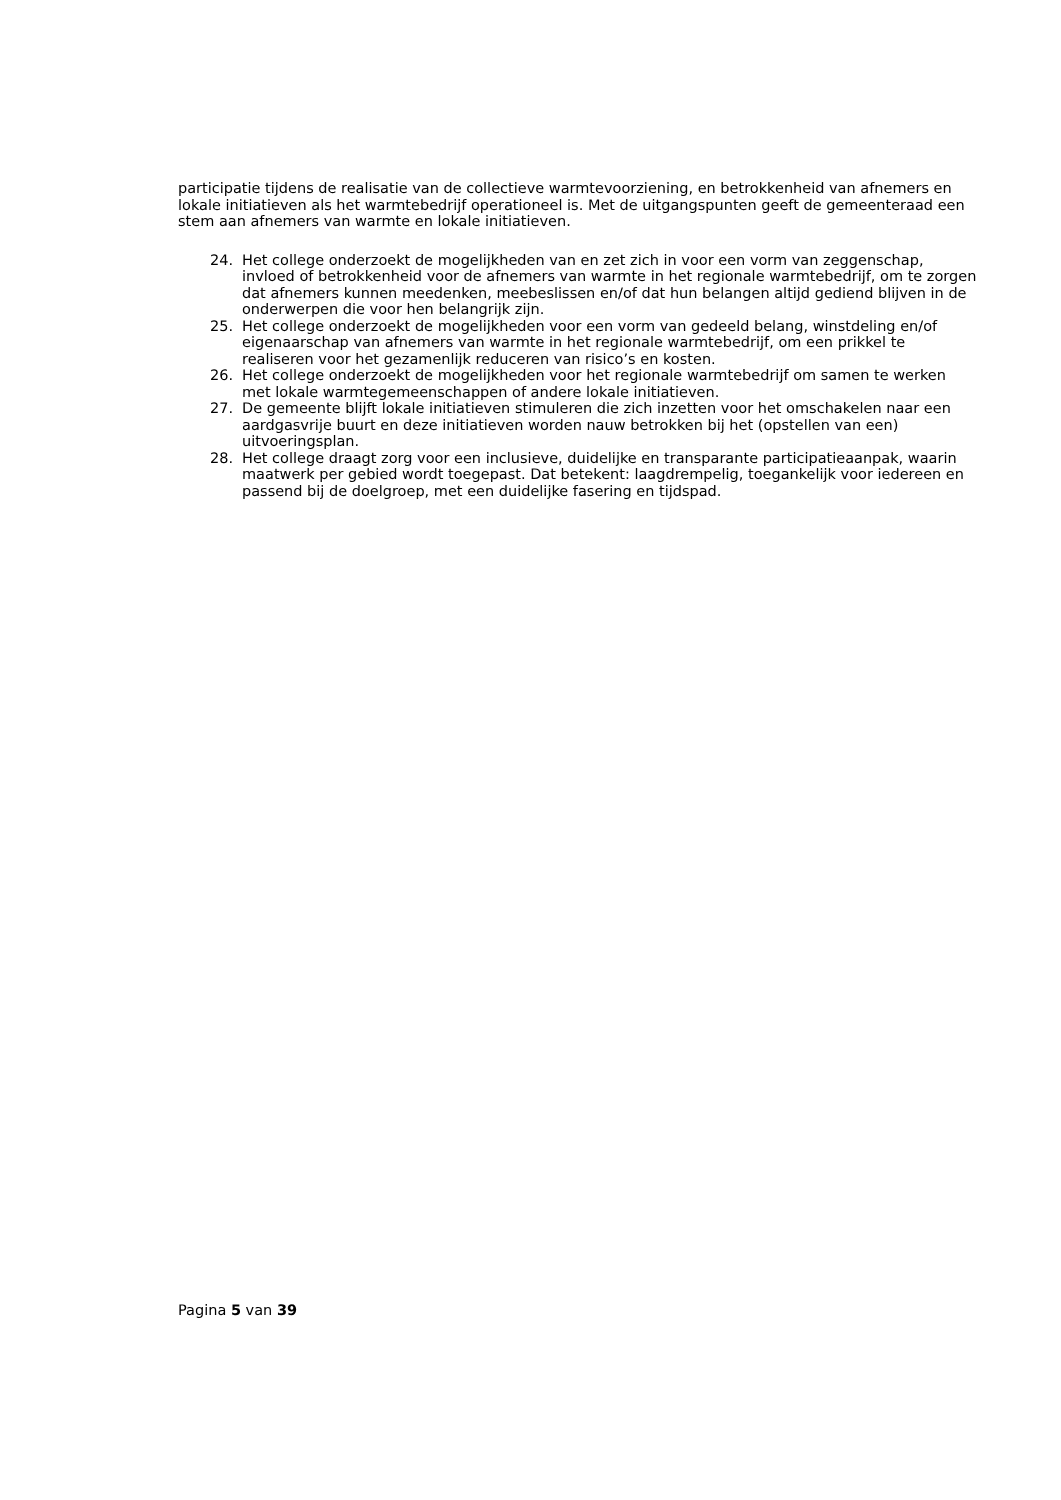participatie tijdens de realisatie van de collectieve warmtevoorziening, en betrokkenheid van afnemers en lokale initiatieven als het warmtebedrijf operationeel is. Met de uitgangspunten geeft de gemeenteraad een stem aan afnemers van warmte en lokale initiatieven.
24. Het college onderzoekt de mogelijkheden van en zet zich in voor een vorm van zeggenschap, invloed of betrokkenheid voor de afnemers van warmte in het regionale warmtebedrijf, om te zorgen dat afnemers kunnen meedenken, meebeslissen en/of dat hun belangen altijd gediend blijven in de onderwerpen die voor hen belangrijk zijn.
25. Het college onderzoekt de mogelijkheden voor een vorm van gedeeld belang, winstdeling en/of eigenaarschap van afnemers van warmte in het regionale warmtebedrijf, om een prikkel te realiseren voor het gezamenlijk reduceren van risico’s en kosten.
26. Het college onderzoekt de mogelijkheden voor het regionale warmtebedrijf om samen te werken met lokale warmtegemeenschappen of andere lokale initiatieven.
27. De gemeente blijft lokale initiatieven stimuleren die zich inzetten voor het omschakelen naar een aardgasvrije buurt en deze initiatieven worden nauw betrokken bij het (opstellen van een) uitvoeringsplan.
28. Het college draagt zorg voor een inclusieve, duidelijke en transparante participatieaanpak, waarin maatwerk per gebied wordt toegepast. Dat betekent: laagdrempelig, toegankelijk voor iedereen en passend bij de doelgroep, met een duidelijke fasering en tijdspad.
Pagina 5 van 39